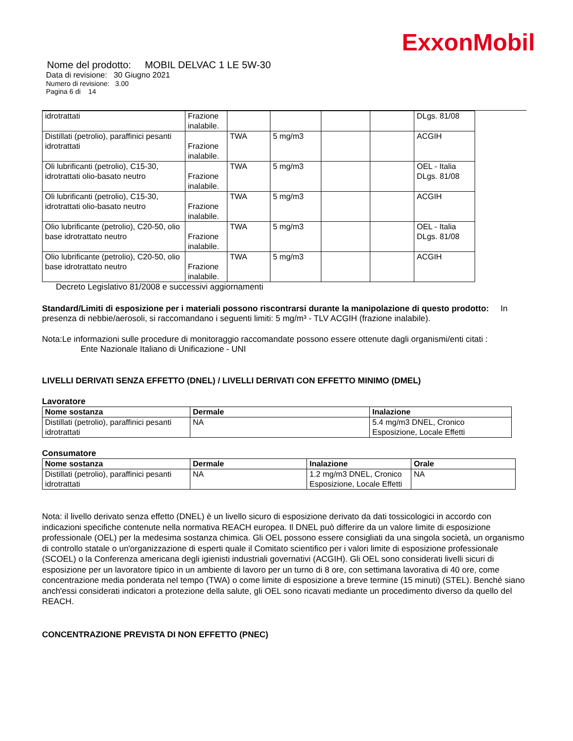ExxonMobil
Nome del prodotto: MOBIL DELVAC 1 LE 5W-30
Data di revisione: 30 Giugno 2021
Numero di revisione: 3.00
Pagina 6 di 14
| idrotrattati | Frazione inalabile. | | | | | DLgs. 81/08 |
| Distillati (petrolio), paraffinici pesanti idrotrattati | Frazione inalabile. | TWA | 5 mg/m3 | | | ACGIH |
| Oli lubrificanti (petrolio), C15-30, idrotrattati olio-basato neutro | Frazione inalabile. | TWA | 5 mg/m3 | | | OEL - Italia DLgs. 81/08 |
| Oli lubrificanti (petrolio), C15-30, idrotrattati olio-basato neutro | Frazione inalabile. | TWA | 5 mg/m3 | | | ACGIH |
| Olio lubrificante (petrolio), C20-50, olio base idrotrattato neutro | Frazione inalabile. | TWA | 5 mg/m3 | | | OEL - Italia DLgs. 81/08 |
| Olio lubrificante (petrolio), C20-50, olio base idrotrattato neutro | Frazione inalabile. | TWA | 5 mg/m3 | | | ACGIH |
Decreto Legislativo 81/2008 e successivi aggiornamenti
Standard/Limiti di esposizione per i materiali possono riscontrarsi durante la manipolazione di questo prodotto: In presenza di nebbie/aerosoli, si raccomandano i seguenti limiti: 5 mg/m³ - TLV ACGIH (frazione inalabile).
Nota:Le informazioni sulle procedure di monitoraggio raccomandate possono essere ottenute dagli organismi/enti citati :
Ente Nazionale Italiano di Unificazione - UNI
LIVELLI DERIVATI SENZA EFFETTO (DNEL) / LIVELLI DERIVATI CON EFFETTO MINIMO (DMEL)
Lavoratore
| Nome sostanza | Dermale | Inalazione |
| --- | --- | --- |
| Distillati (petrolio), paraffinici pesanti idrotrattati | NA | 5.4 mg/m3 DNEL, Cronico Esposizione, Locale Effetti |
Consumatore
| Nome sostanza | Dermale | Inalazione | Orale |
| --- | --- | --- | --- |
| Distillati (petrolio), paraffinici pesanti idrotrattati | NA | 1.2 mg/m3 DNEL, Cronico Esposizione, Locale Effetti | NA |
Nota: il livello derivato senza effetto (DNEL) è un livello sicuro di esposizione derivato da dati tossicologici in accordo con indicazioni specifiche contenute nella normativa REACH europea. Il DNEL può differire da un valore limite di esposizione professionale (OEL) per la medesima sostanza chimica. Gli OEL possono essere consigliati da una singola società, un organismo di controllo statale o un'organizzazione di esperti quale il Comitato scientifico per i valori limite di esposizione professionale (SCOEL) o la Conferenza americana degli igienisti industriali governativi (ACGIH). Gli OEL sono considerati livelli sicuri di esposizione per un lavoratore tipico in un ambiente di lavoro per un turno di 8 ore, con settimana lavorativa di 40 ore, come concentrazione media ponderata nel tempo (TWA) o come limite di esposizione a breve termine (15 minuti) (STEL). Benché siano anch'essi considerati indicatori a protezione della salute, gli OEL sono ricavati mediante un procedimento diverso da quello del REACH.
CONCENTRAZIONE PREVISTA DI NON EFFETTO (PNEC)